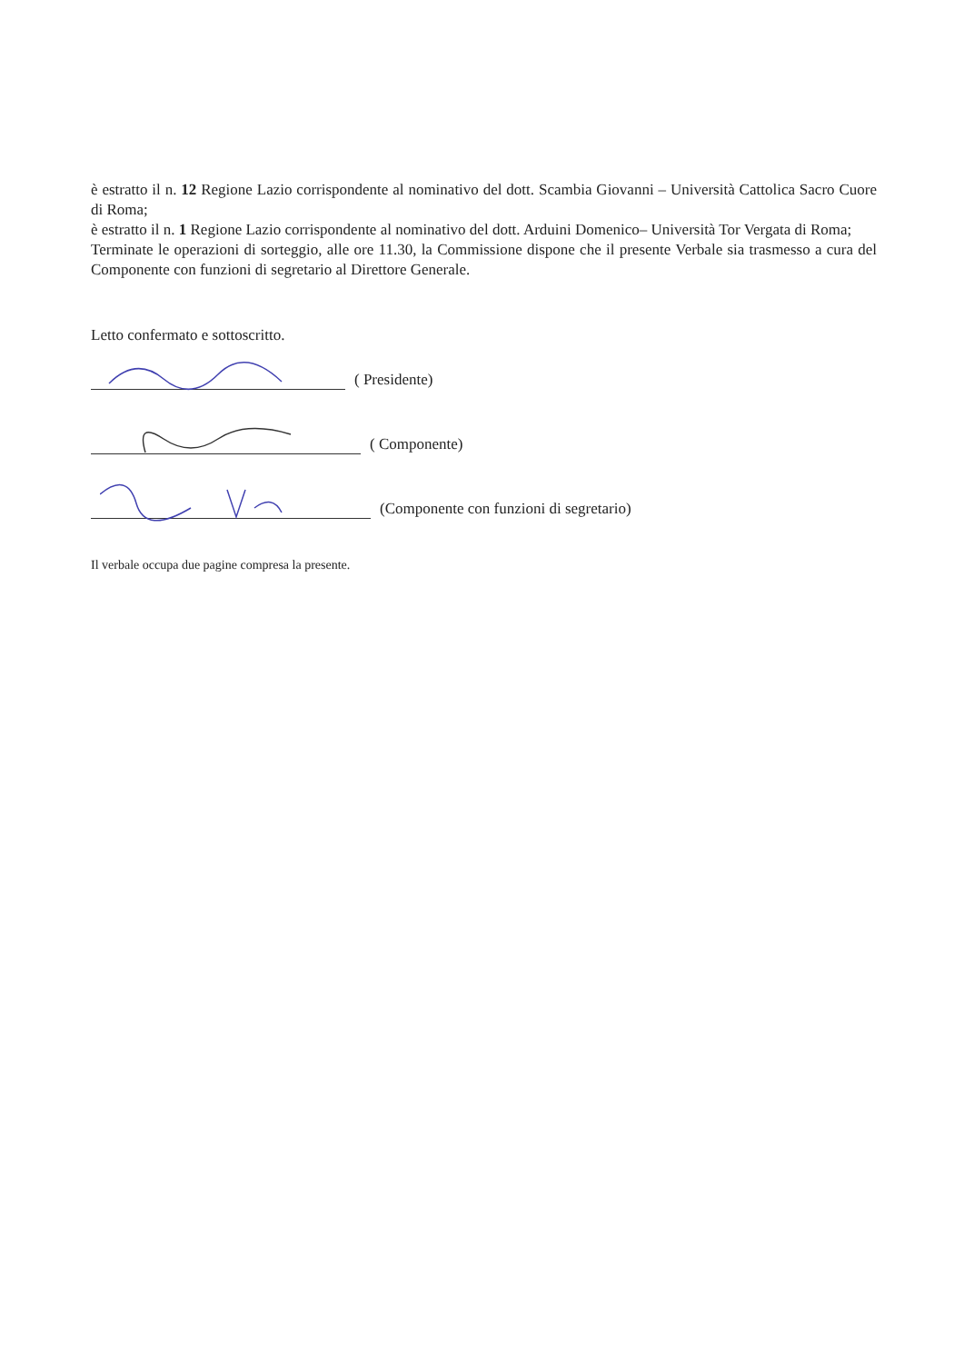è estratto il n. 12 Regione Lazio corrispondente al nominativo del dott. Scambia Giovanni – Università Cattolica Sacro Cuore di Roma;
è estratto il n. 1 Regione Lazio corrispondente al nominativo del dott. Arduini Domenico– Università Tor Vergata di Roma;
Terminate le operazioni di sorteggio, alle ore 11.30, la Commissione dispone che il presente Verbale sia trasmesso a cura del Componente con funzioni di segretario al Direttore Generale.
Letto confermato e sottoscritto.
( Presidente)
( Componente)
(Componente con funzioni di segretario)
Il verbale occupa due pagine compresa la presente.